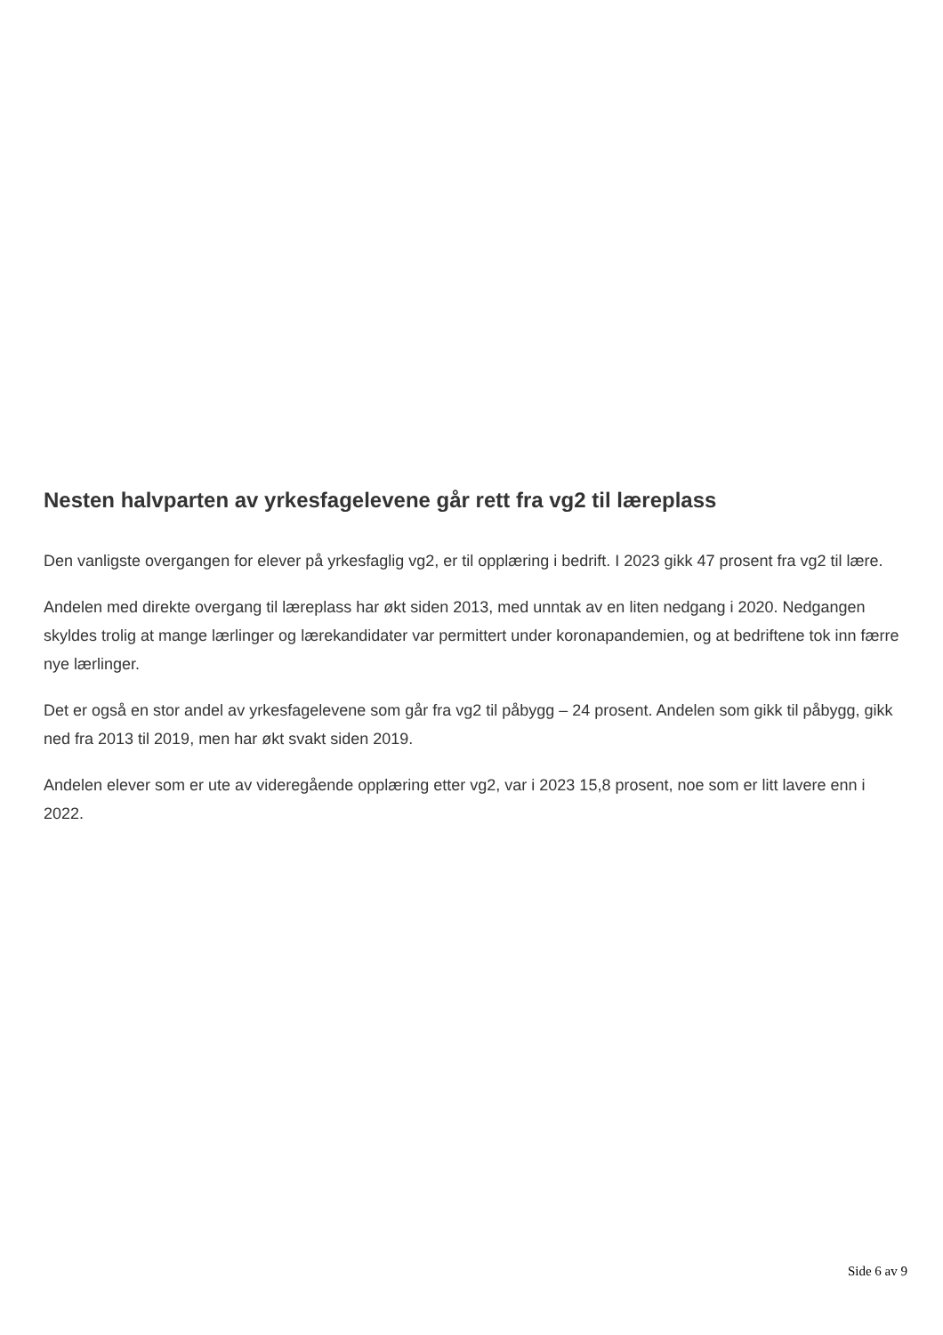Nesten halvparten av yrkesfagelevene går rett fra vg2 til læreplass
Den vanligste overgangen for elever på yrkesfaglig vg2, er til opplæring i bedrift. I 2023 gikk 47 prosent fra vg2 til lære.
Andelen med direkte overgang til læreplass har økt siden 2013, med unntak av en liten nedgang i 2020. Nedgangen skyldes trolig at mange lærlinger og lærekandidater var permittert under koronapandemien, og at bedriftene tok inn færre nye lærlinger.
Det er også en stor andel av yrkesfagelevene som går fra vg2 til påbygg – 24 prosent. Andelen som gikk til påbygg, gikk ned fra 2013 til 2019, men har økt svakt siden 2019.
Andelen elever som er ute av videregående opplæring etter vg2, var i 2023 15,8 prosent, noe som er litt lavere enn i 2022.
Side 6 av 9